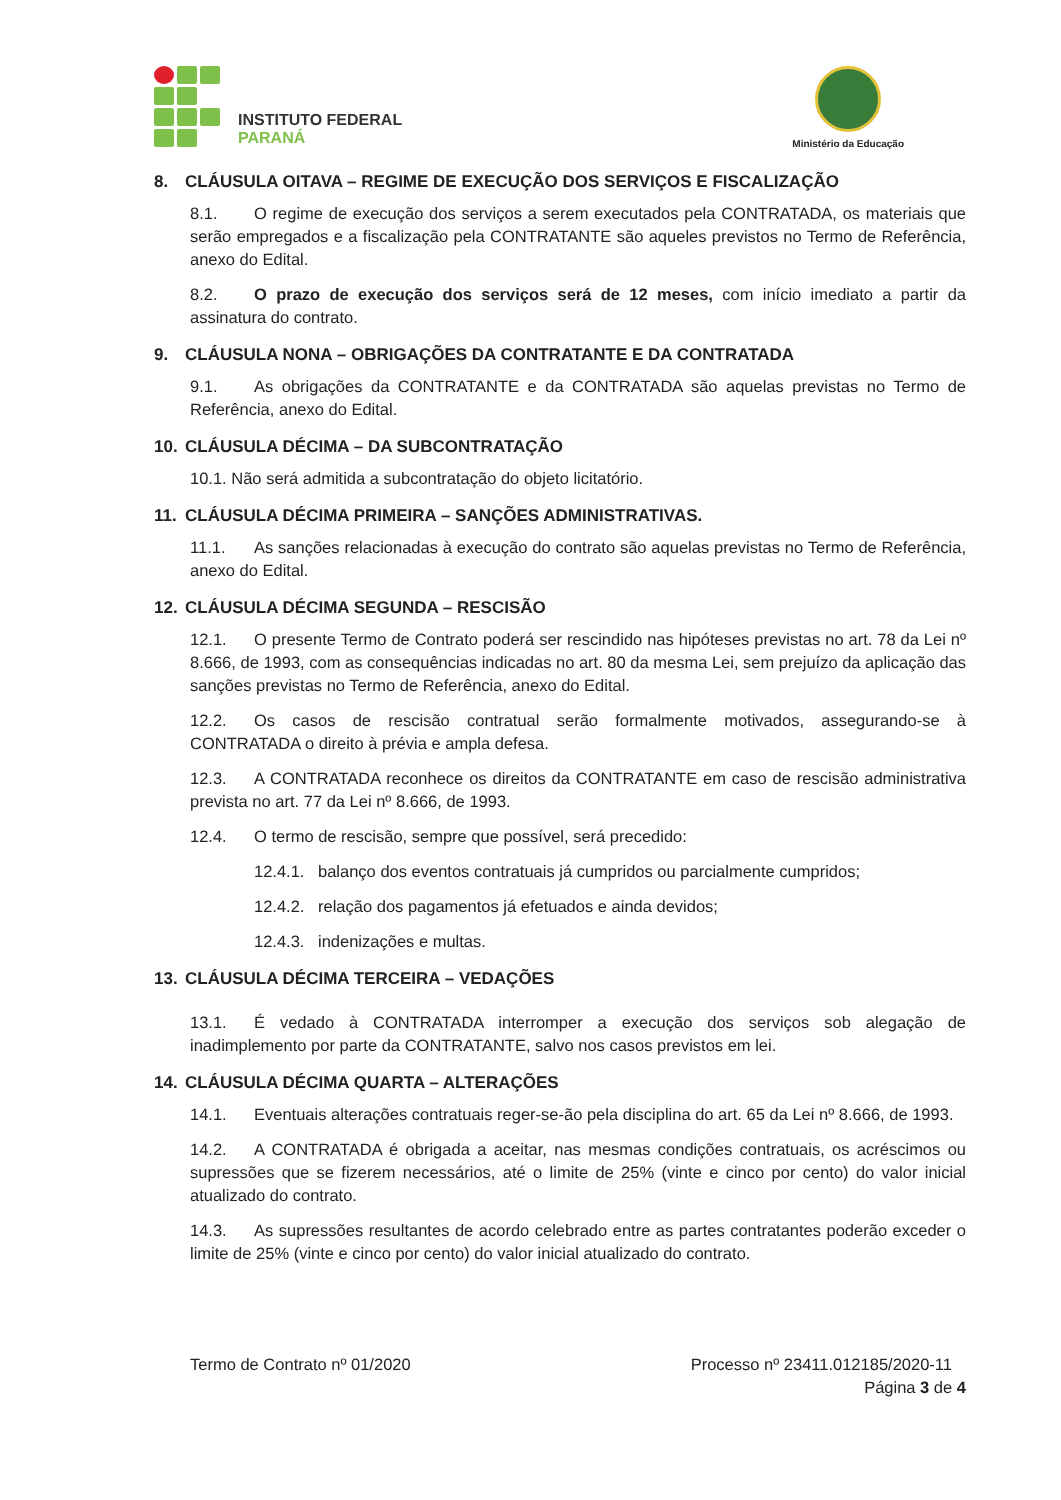INSTITUTO FEDERAL
PARANÁ
Ministério da Educação
8. CLÁUSULA OITAVA – REGIME DE EXECUÇÃO DOS SERVIÇOS E FISCALIZAÇÃO
8.1. O regime de execução dos serviços a serem executados pela CONTRATADA, os materiais que serão empregados e a fiscalização pela CONTRATANTE são aqueles previstos no Termo de Referência, anexo do Edital.
8.2. O prazo de execução dos serviços será de 12 meses, com início imediato a partir da assinatura do contrato.
9. CLÁUSULA NONA – OBRIGAÇÕES DA CONTRATANTE E DA CONTRATADA
9.1. As obrigações da CONTRATANTE e da CONTRATADA são aquelas previstas no Termo de Referência, anexo do Edital.
10. CLÁUSULA DÉCIMA – DA SUBCONTRATAÇÃO
10.1. Não será admitida a subcontratação do objeto licitatório.
11. CLÁUSULA DÉCIMA PRIMEIRA – SANÇÕES ADMINISTRATIVAS.
11.1. As sanções relacionadas à execução do contrato são aquelas previstas no Termo de Referência, anexo do Edital.
12. CLÁUSULA DÉCIMA SEGUNDA – RESCISÃO
12.1. O presente Termo de Contrato poderá ser rescindido nas hipóteses previstas no art. 78 da Lei nº 8.666, de 1993, com as consequências indicadas no art. 80 da mesma Lei, sem prejuízo da aplicação das sanções previstas no Termo de Referência, anexo do Edital.
12.2. Os casos de rescisão contratual serão formalmente motivados, assegurando-se à CONTRATADA o direito à prévia e ampla defesa.
12.3. A CONTRATADA reconhece os direitos da CONTRATANTE em caso de rescisão administrativa prevista no art. 77 da Lei nº 8.666, de 1993.
12.4. O termo de rescisão, sempre que possível, será precedido:
12.4.1. balanço dos eventos contratuais já cumpridos ou parcialmente cumpridos;
12.4.2. relação dos pagamentos já efetuados e ainda devidos;
12.4.3. indenizações e multas.
13. CLÁUSULA DÉCIMA TERCEIRA – VEDAÇÕES
13.1. É vedado à CONTRATADA interromper a execução dos serviços sob alegação de inadimplemento por parte da CONTRATANTE, salvo nos casos previstos em lei.
14. CLÁUSULA DÉCIMA QUARTA – ALTERAÇÕES
14.1. Eventuais alterações contratuais reger-se-ão pela disciplina do art. 65 da Lei nº 8.666, de 1993.
14.2. A CONTRATADA é obrigada a aceitar, nas mesmas condições contratuais, os acréscimos ou supressões que se fizerem necessários, até o limite de 25% (vinte e cinco por cento) do valor inicial atualizado do contrato.
14.3. As supressões resultantes de acordo celebrado entre as partes contratantes poderão exceder o limite de 25% (vinte e cinco por cento) do valor inicial atualizado do contrato.
Termo de Contrato nº 01/2020
Processo nº 23411.012185/2020-11
Página 3 de 4